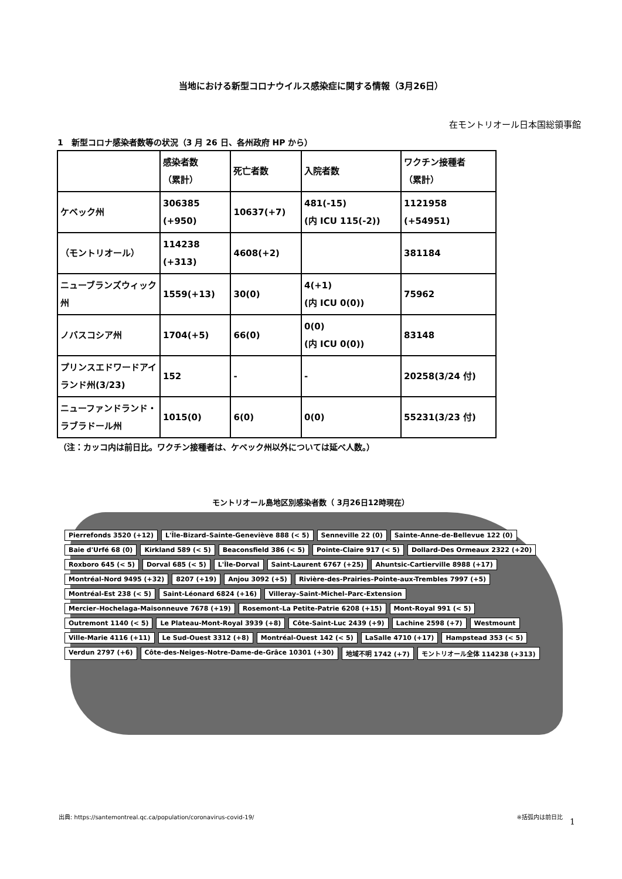当地における新型コロナウイルス感染症に関する情報（3月26日）
在モントリオール日本国総領事館
1　新型コロナ感染者数等の状況（3 月 26 日、各州政府 HP から）
| | 感染者数 （累計） | 死亡者数 | 入院者数 | ワクチン接種者 （累計） |
| --- | --- | --- | --- | --- |
| ケベック州 | 306385 (+950) | 10637(+7) | 481(-15) (内 ICU 115(-2)) | 1121958 (+54951) |
| （モントリオール） | 114238 (+313) | 4608(+2) | | 381184 |
| ニューブランズウィック州 | 1559(+13) | 30(0) | 4(+1) (内 ICU 0(0)) | 75962 |
| ノバスコシア州 | 1704(+5) | 66(0) | 0(0) (内 ICU 0(0)) | 83148 |
| プリンスエドワードアイランド州(3/23) | 152 | - | - | 20258(3/24 付) |
| ニューファンドランド・ラブラドール州 | 1015(0) | 6(0) | 0(0) | 55231(3/23 付) |
（注：カッコ内は前日比。ワクチン接種者は、ケベック州以外については延べ人数。）
モントリオール島地区別感染者数（ 3月26日12時現在）
Pierrefonds 3520 (+12) L'Île-Bizard–Sainte-Geneviève 888 (< 5) Senneville 22 (0) Sainte-Anne-de-Bellevue 122 (0) Baie d'Urfé 68 (0) Kirkland 589 (< 5) Beaconsfield 386 (< 5) Pointe-Claire 917 (< 5) Dollard-Des Ormeaux 2322 (+20) Roxboro 645 (< 5) Dorval 685 (< 5) L'Île-Dorval Saint-Laurent 6767 (+25) Ahuntsic-Cartierville 8988 (+17) Montréal-Nord 9495 (+32) 8207 (+19) Anjou 3092 (+5) Rivière-des-Prairies–Pointe-aux-Trembles 7997 (+5) Montréal-Est 238 (< 5) Saint-Léonard 6824 (+16) Villeray–Saint-Michel–Parc-Extension Mercier–Hochelaga-Maisonneuve 7678 (+19) Rosemont–La Petite-Patrie 6208 (+15) Mont-Royal 991 (< 5) Outremont 1140 (< 5) Le Plateau-Mont-Royal 3939 (+8) Côte-Saint-Luc 2439 (+9) Lachine 2598 (+7) Westmount Ville-Marie 4116 (+11) Le Sud-Ouest 3312 (+8) Montréal-Ouest 142 (< 5) LaSalle 4710 (+17) Hampstead 353 (< 5) Verdun 2797 (+6) Côte-des-Neiges–Notre-Dame-de-Grâce 10301 (+30) 地域不明 1742 (+7) モントリオール全体 114238 (+313)
出典: https://santemontreal.qc.ca/population/coronavirus-covid-19/ ※括弧内は前日比
1